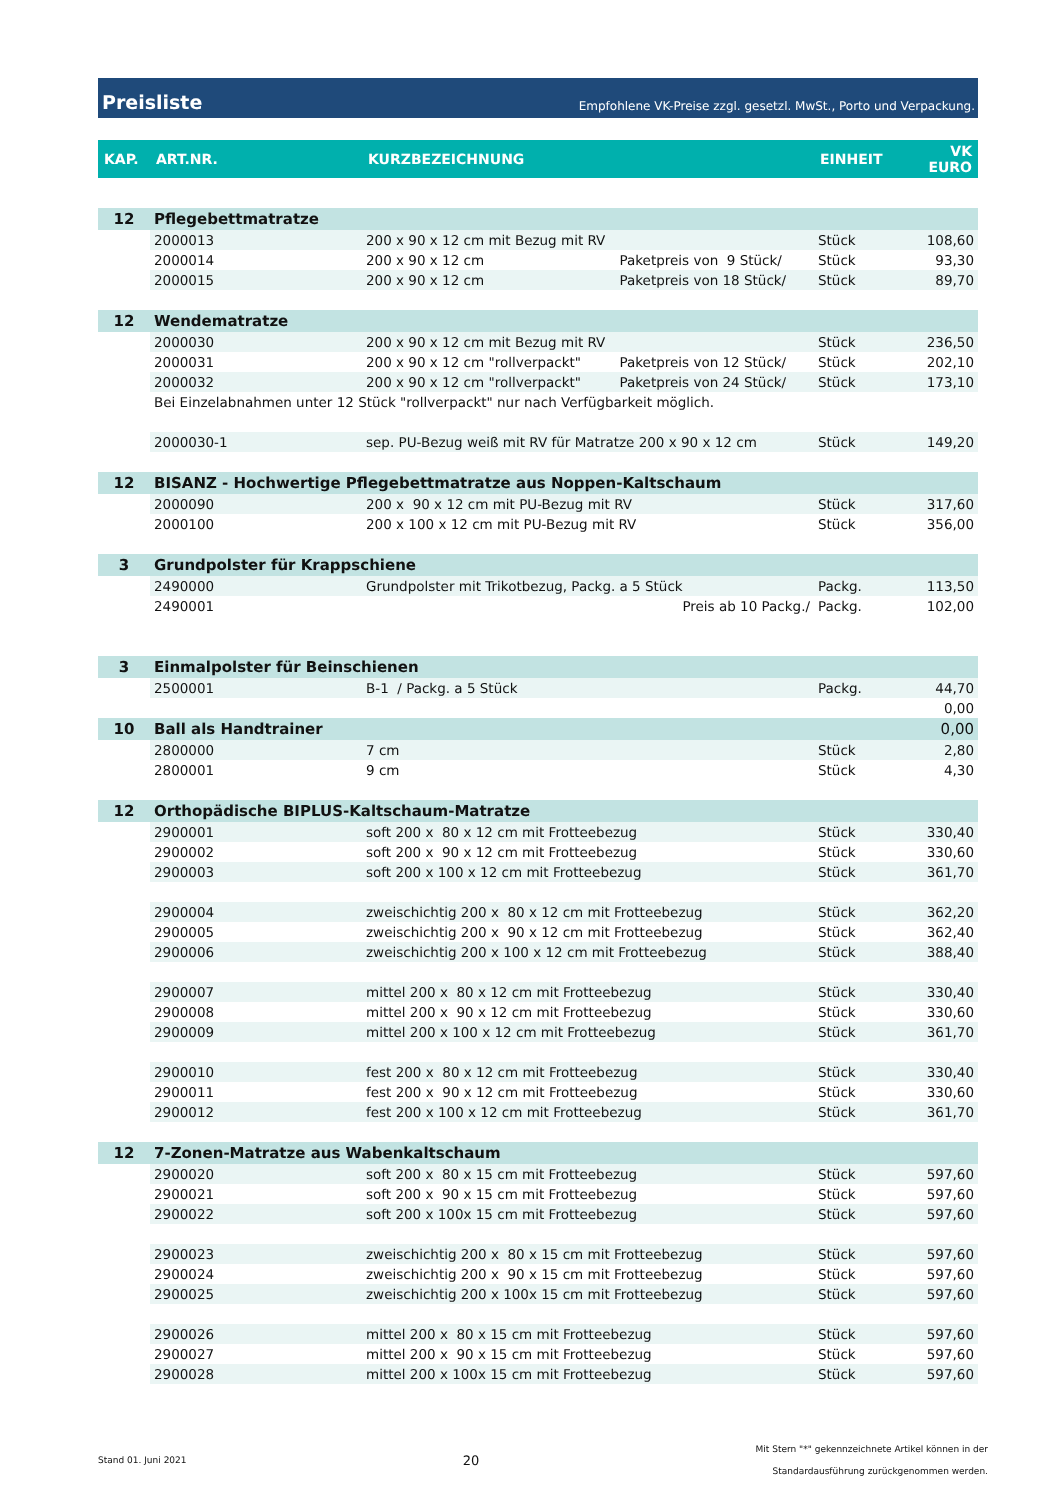Preisliste Empfohlene VK-Preise zzgl. gesetzl. MwSt., Porto und Verpackung.
| KAP. | ART.NR. | KURZBEZEICHNUNG | | EINHEIT | VK EURO |
| --- | --- | --- | --- | --- | --- |
| 12 | Pflegebettmatratze | | | | |
| | 2000013 | 200 x 90 x 12 cm mit Bezug mit RV | | Stück | 108,60 |
| | 2000014 | 200 x 90 x 12 cm | Paketpreis von 9 Stück/ | Stück | 93,30 |
| | 2000015 | 200 x 90 x 12 cm | Paketpreis von 18 Stück/ | Stück | 89,70 |
| 12 | Wendematratze | | | | |
| | 2000030 | 200 x 90 x 12 cm mit Bezug mit RV | | Stück | 236,50 |
| | 2000031 | 200 x 90 x 12 cm "rollverpackt" | Paketpreis von 12 Stück/ | Stück | 202,10 |
| | 2000032 | 200 x 90 x 12 cm "rollverpackt" | Paketpreis von 24 Stück/ | Stück | 173,10 |
| | Bei Einzelabnahmen unter 12 Stück "rollverpackt" nur nach Verfügbarkeit möglich. | | | | |
| | 2000030-1 | sep. PU-Bezug weiß mit RV für Matratze 200 x 90 x 12 cm | | Stück | 149,20 |
| 12 | BISANZ - Hochwertige Pflegebettmatratze aus Noppen-Kaltschaum | | | | |
| | 2000090 | 200 x 90 x 12 cm mit PU-Bezug mit RV | | Stück | 317,60 |
| | 2000100 | 200 x 100 x 12 cm mit PU-Bezug mit RV | | Stück | 356,00 |
| 3 | Grundpolster für Krappschiene | | | | |
| | 2490000 | Grundpolster mit Trikotbezug, Packg. a 5 Stück | | Packg. | 113,50 |
| | 2490001 | Preis ab 10 Packg./ | | Packg. | 102,00 |
| 3 | Einmalpolster für Beinschienen | | | | |
| | 2500001 | B-1 / Packg. a 5 Stück | | Packg. | 44,70 |
| | | | | | 0,00 |
| 10 | Ball als Handtrainer | | | | 0,00 |
| | 2800000 | 7 cm | | Stück | 2,80 |
| | 2800001 | 9 cm | | Stück | 4,30 |
| 12 | Orthopädische BIPLUS-Kaltschaum-Matratze | | | | |
| | 2900001 | soft 200 x 80 x 12 cm mit Frotteebezug | | Stück | 330,40 |
| | 2900002 | soft 200 x 90 x 12 cm mit Frotteebezug | | Stück | 330,60 |
| | 2900003 | soft 200 x 100 x 12 cm mit Frotteebezug | | Stück | 361,70 |
| | 2900004 | zweischichtig 200 x 80 x 12 cm mit Frotteebezug | | Stück | 362,20 |
| | 2900005 | zweischichtig 200 x 90 x 12 cm mit Frotteebezug | | Stück | 362,40 |
| | 2900006 | zweischichtig 200 x 100 x 12 cm mit Frotteebezug | | Stück | 388,40 |
| | 2900007 | mittel 200 x 80 x 12 cm mit Frotteebezug | | Stück | 330,40 |
| | 2900008 | mittel 200 x 90 x 12 cm mit Frotteebezug | | Stück | 330,60 |
| | 2900009 | mittel 200 x 100 x 12 cm mit Frotteebezug | | Stück | 361,70 |
| | 2900010 | fest 200 x 80 x 12 cm mit Frotteebezug | | Stück | 330,40 |
| | 2900011 | fest 200 x 90 x 12 cm mit Frotteebezug | | Stück | 330,60 |
| | 2900012 | fest 200 x 100 x 12 cm mit Frotteebezug | | Stück | 361,70 |
| 12 | 7-Zonen-Matratze aus Wabenkaltschaum | | | | |
| | 2900020 | soft 200 x 80 x 15 cm mit Frotteebezug | | Stück | 597,60 |
| | 2900021 | soft 200 x 90 x 15 cm mit Frotteebezug | | Stück | 597,60 |
| | 2900022 | soft 200 x 100x 15 cm mit Frotteebezug | | Stück | 597,60 |
| | 2900023 | zweischichtig 200 x 80 x 15 cm mit Frotteebezug | | Stück | 597,60 |
| | 2900024 | zweischichtig 200 x 90 x 15 cm mit Frotteebezug | | Stück | 597,60 |
| | 2900025 | zweischichtig 200 x 100x 15 cm mit Frotteebezug | | Stück | 597,60 |
| | 2900026 | mittel 200 x 80 x 15 cm mit Frotteebezug | | Stück | 597,60 |
| | 2900027 | mittel 200 x 90 x 15 cm mit Frotteebezug | | Stück | 597,60 |
| | 2900028 | mittel 200 x 100x 15 cm mit Frotteebezug | | Stück | 597,60 |
Stand 01. Juni 2021 20 Mit Stern "*" gekennzeichnete Artikel können in der
Standardausführung zurückgenommen werden.